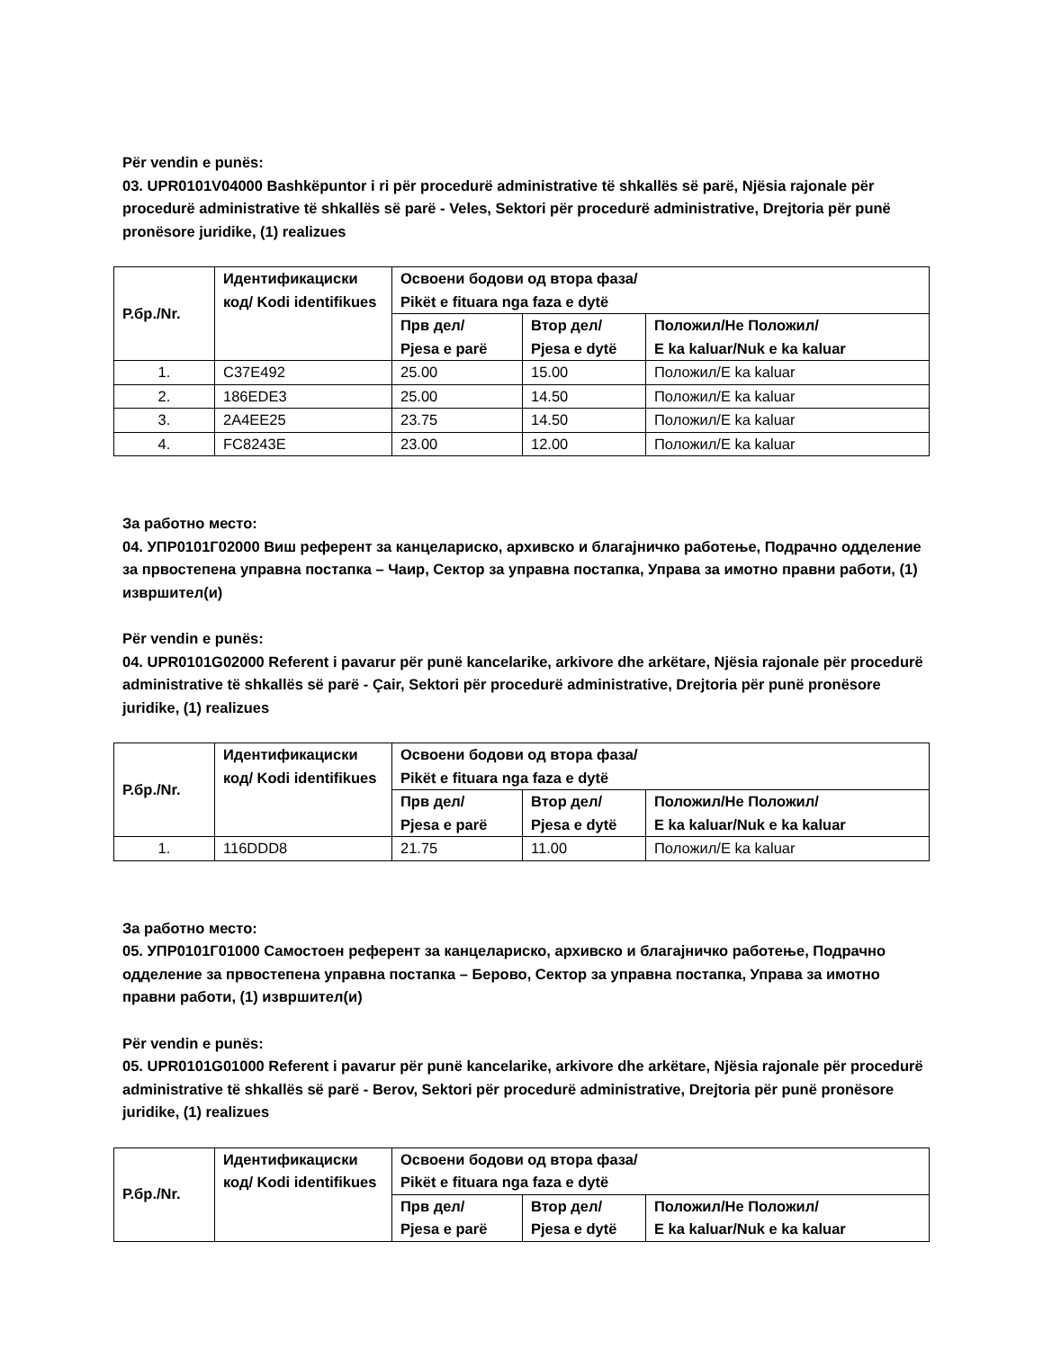Për vendin e punës:
03. UPR0101V04000 Bashkëpuntor i ri për procedurë administrative të shkallës së parë, Njësia rajonale për procedurë administrative të shkallës së parë - Veles, Sektori për procedurë administrative, Drejtoria për punë pronësore juridike, (1) realizues
| Р.бр./Nr. | Идентификациски код/ Kodi identifikues | Освоени бодови од втора фаза/ Pikët e fituara nga faza e dytë | | |
| --- | --- | --- | --- | --- |
| | | Прв дел/ Pjesa e parë | Втор дел/ Pjesa e dytë | Положил/Не Положил/ E ka kaluar/Nuk e ka kaluar |
| 1. | C37E492 | 25.00 | 15.00 | Положил/E ka kaluar |
| 2. | 186EDE3 | 25.00 | 14.50 | Положил/E ka kaluar |
| 3. | 2A4EE25 | 23.75 | 14.50 | Положил/E ka kaluar |
| 4. | FC8243E | 23.00 | 12.00 | Положил/E ka kaluar |
За работно место:
04. УПР0101Г02000 Виш референт за канцелариско, архивско и благајничко работење, Подрачно одделение за првостепена управна постапка – Чаир, Сектор за управна постапка, Управа за имотно правни работи, (1) извршител(и)
Për vendin e punës:
04. UPR0101G02000 Referent i pavarur për punë kancelarike, arkivore dhe arkëtare, Njësia rajonale për procedurë administrative të shkallës së parë - Çair, Sektori për procedurë administrative, Drejtoria për punë pronësore juridike, (1) realizues
| Р.бр./Nr. | Идентификациски код/ Kodi identifikues | Освоени бодови од втора фаза/ Pikët e fituara nga faza e dytë | | |
| --- | --- | --- | --- | --- |
| | | Прв дел/ Pjesa e parë | Втор дел/ Pjesa e dytë | Положил/Не Положил/ E ka kaluar/Nuk e ka kaluar |
| 1. | 116DDD8 | 21.75 | 11.00 | Положил/E ka kaluar |
За работно место:
05. УПР0101Г01000 Самостоен референт за канцелариско, архивско и благајничко работење, Подрачно одделение за првостепена управна постапка – Берово, Сектор за управна постапка, Управа за имотно правни работи, (1) извршител(и)
Për vendin e punës:
05. UPR0101G01000 Referent i pavarur për punë kancelarike, arkivore dhe arkëtare, Njësia rajonale për procedurë administrative të shkallës së parë - Berov, Sektori për procedurë administrative, Drejtoria për punë pronësore juridike, (1) realizues
| Р.бр./Nr. | Идентификациски код/ Kodi identifikues | Освоени бодови од втора фаза/ Pikët e fituara nga faza e dytë | | |
| --- | --- | --- | --- | --- |
| | | Прв дел/ Pjesa e parë | Втор дел/ Pjesa e dytë | Положил/Не Положил/ E ka kaluar/Nuk e ka kaluar |